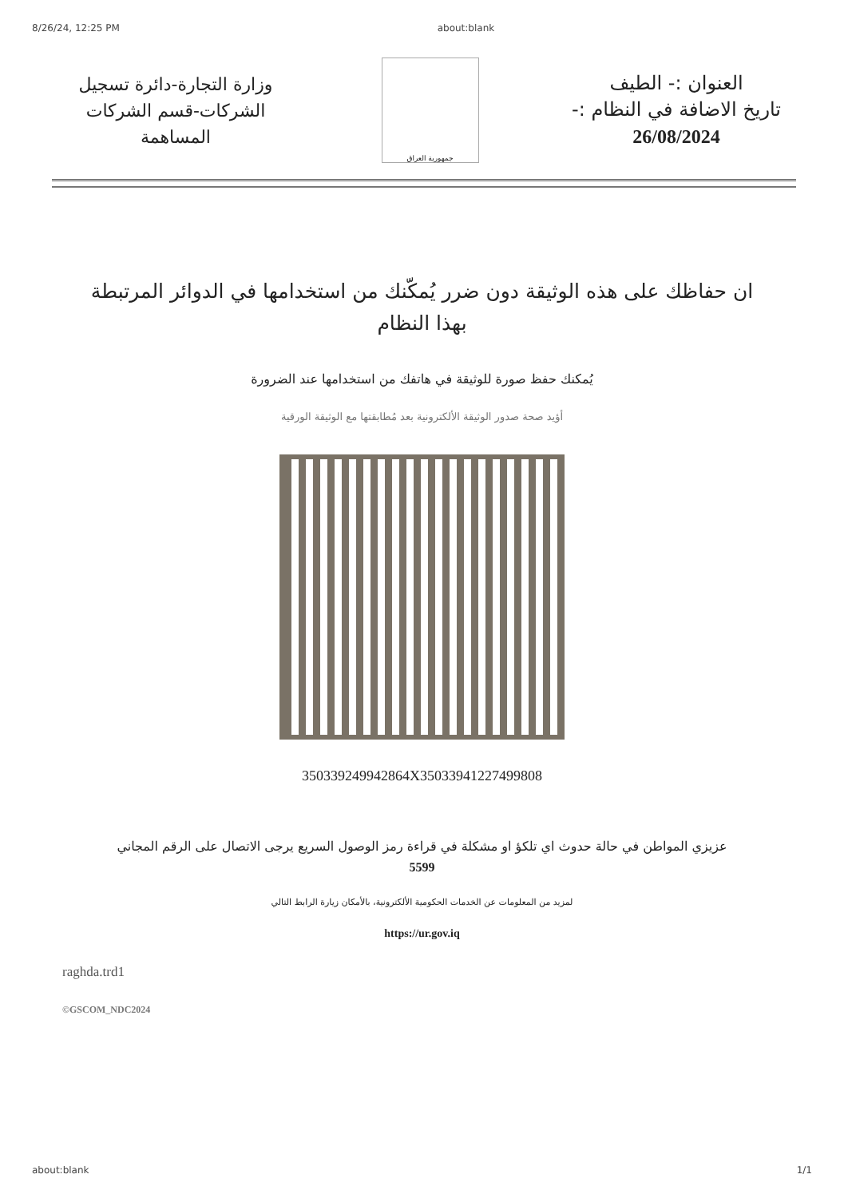8/26/24, 12:25 PM about:blank
وزارة التجارة-دائرة تسجيل الشركات-قسم الشركات المساهمة
جمهورية العراق
العنوان :- الطيف
تاريخ الاضافة في النظام :-
26/08/2024
ان حفاظك على هذه الوثيقة دون ضرر يُمكّنك من استخدامها في الدوائر المرتبطة بهذا النظام
يُمكنك حفظ صورة للوثيقة في هاتفك من استخدامها عند الضرورة
أؤيد صحة صدور الوثيقة الألكترونية بعد مُطابقتها مع الوثيقة الورقية
350339249942864X35033941227499808
عزيزي المواطن في حالة حدوث اي تلكؤ او مشكلة في قراءة رمز الوصول السريع يرجى الاتصال على الرقم المجاني
5599
لمزيد من المعلومات عن الخدمات الحكومية الألكترونية، بالأمكان زيارة الرابط التالي
https://ur.gov.iq
raghda.trd1
©GSCOM_NDC2024
about:blank 1/1